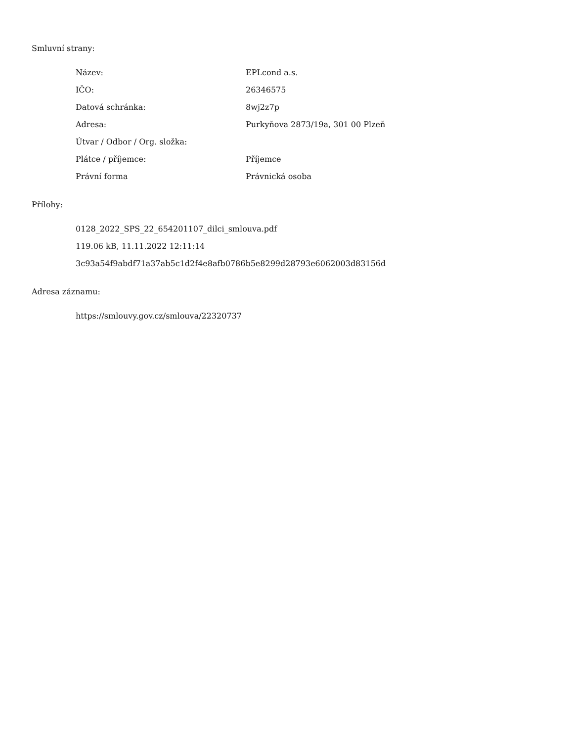Smluvní strany:
| Název: | EPLcond a.s. |
| IČO: | 26346575 |
| Datová schránka: | 8wj2z7p |
| Adresa: | Purkyňova 2873/19a, 301 00 Plzeň |
| Útvar / Odbor / Org. složka: | |
| Plátce / příjemce: | Příjemce |
| Právní forma | Právnická osoba |
Přílohy:
0128_2022_SPS_22_654201107_dilci_smlouva.pdf
119.06 kB, 11.11.2022 12:11:14
3c93a54f9abdf71a37ab5c1d2f4e8afb0786b5e8299d28793e6062003d83156d
Adresa záznamu:
https://smlouvy.gov.cz/smlouva/22320737